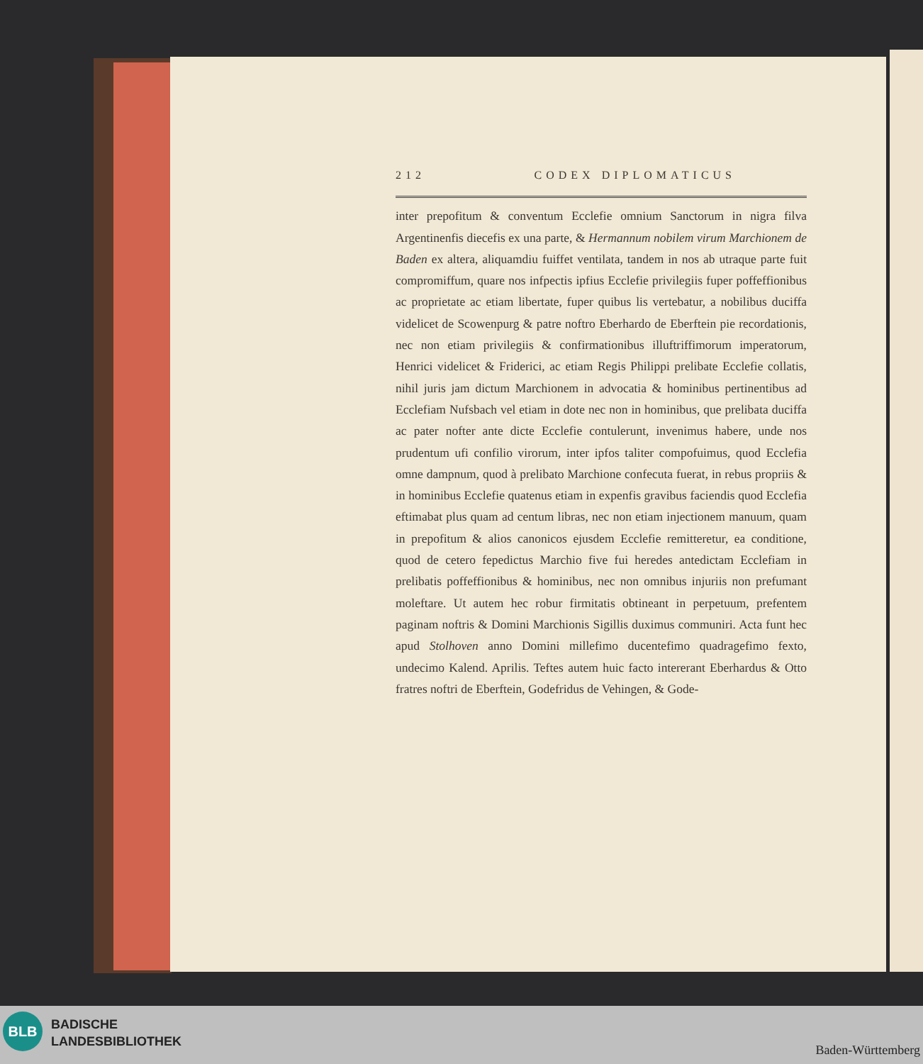212 CODEX DIPLOMATICUS
inter prepofitum & conventum Ecclefie omnium Sanctorum in nigra filva Argentinenfis diecefis ex una parte, & Hermannum nobilem virum Marchionem de Baden ex altera, aliquamdiu fuiffet ventilata, tandem in nos ab utraque parte fuit compromiffum, quare nos infpectis ipfius Ecclefie privilegiis fuper poffeffionibus ac proprietate ac etiam libertate, fuper quibus lis vertebatur, a nobilibus duciffa videlicet de Scowenpurg & patre noftro Eberhardo de Eberftein pie recordationis, nec non etiam privilegiis & confirmationibus illuftriffimorum imperatorum, Henrici videlicet & Friderici, ac etiam Regis Philippi prelibate Ecclefie collatis, nihil juris jam dictum Marchionem in advocatia & hominibus pertinentibus ad Ecclefiam Nufsbach vel etiam in dote nec non in hominibus, que prelibata duciffa ac pater nofter ante dicte Ecclefie contulerunt, invenimus habere, unde nos prudentum ufi confilio virorum, inter ipfos taliter compofuimus, quod Ecclefia omne dampnum, quod à prelibato Marchione confecuta fuerat, in rebus propriis & in hominibus Ecclefie quatenus etiam in expenfis gravibus faciendis quod Ecclefia eftimabat plus quam ad centum libras, nec non etiam injectionem manuum, quam in prepofitum & alios canonicos ejusdem Ecclefie remitteretur, ea conditione, quod de cetero fepedictus Marchio five fui heredes antedictam Ecclefiam in prelibatis poffeffionibus & hominibus, nec non omnibus injuriis non prefumant moleftare. Ut autem hec robur firmitatis obtineant in perpetuum, prefentem paginam noftris & Domini Marchionis Sigillis duximus communiri. Acta funt hec apud Stolhoven anno Domini millefimo ducentefimo quadragefimo fexto, undecimo Kalend. Aprilis. Teftes autem huic facto intererant Eberhardus & Otto fratres noftri de Eberftein, Godefridus de Vehingen, & Gode-
BLB
BADISCHE
LANDESBIBLIOTHEK
Baden-Württemberg